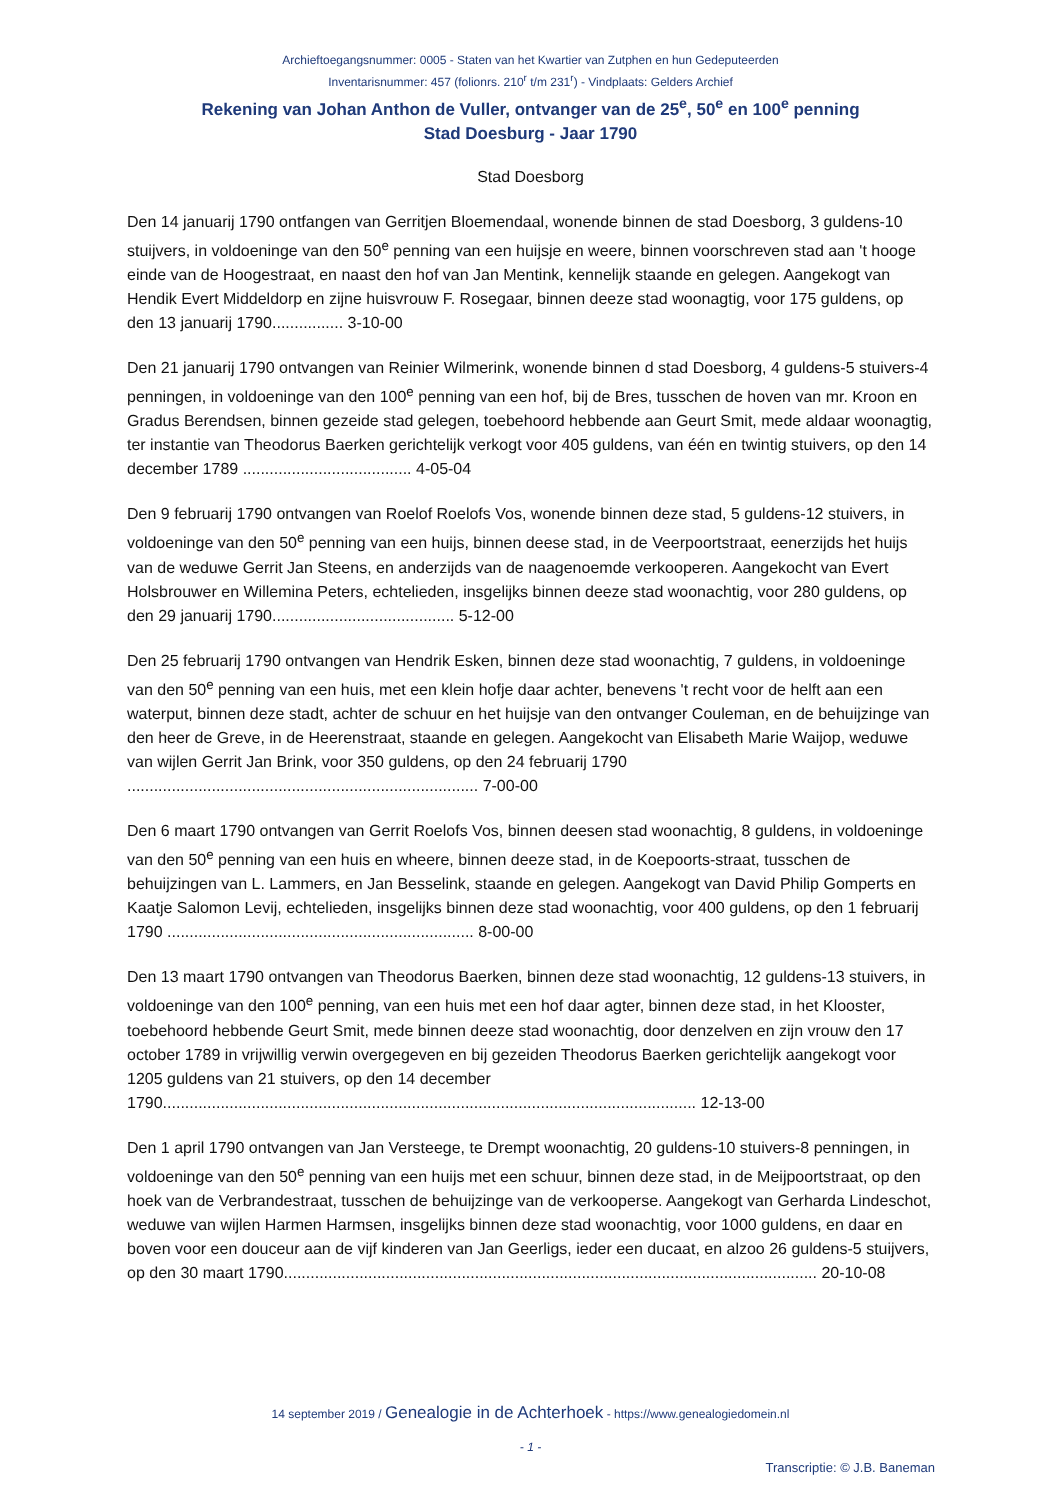Archieftoegangsnummer: 0005 - Staten van het Kwartier van Zutphen en hun Gedeputeerden
Inventarisnummer: 457 (folionrs. 210<sup>r</sup> t/m 231<sup>r</sup>) - Vindplaats: Gelders Archief
Rekening van Johan Anthon de Vuller, ontvanger van de 25<sup>e</sup>, 50<sup>e</sup> en 100<sup>e</sup> penning
Stad Doesburg - Jaar 1790
Stad Doesborg
Den 14 januarij 1790 ontfangen van Gerritjen Bloemendaal, wonende binnen de stad Doesborg, 3 guldens-10 stuijvers, in voldoeninge van den 50<sup>e</sup> penning van een huijsje en weere, binnen voorschreven stad aan 't hooge einde van de Hoogestraat, en naast den hof van Jan Mentink, kennelijk staande en gelegen. Aangekogt van Hendik Evert Middeldorp en zijne huisvrouw F. Rosegaar, binnen deeze stad woonagtig, voor 175 guldens, op den 13 januarij 1790................ 3-10-00
Den 21 januarij 1790 ontvangen van Reinier Wilmerink, wonende binnen d stad Doesborg, 4 guldens-5 stuivers-4 penningen, in voldoeninge van den 100<sup>e</sup> penning van een hof, bij de Bres, tusschen de hoven van mr. Kroon en Gradus Berendsen, binnen gezeide stad gelegen, toebehoord hebbende aan Geurt Smit, mede aldaar woonagtig, ter instantie van Theodorus Baerken gerichtelijk verkogt voor 405 guldens, van één en twintig stuivers, op den 14 december 1789 ...................................... 4-05-04
Den 9 februarij 1790 ontvangen van Roelof Roelofs Vos, wonende binnen deze stad, 5 guldens-12 stuivers, in voldoeninge van den 50<sup>e</sup> penning van een huijs, binnen deese stad, in de Veerpoortstraat, eenerzijds het huijs van de weduwe Gerrit Jan Steens, en anderzijds van de naagenoemde verkooperen. Aangekocht van Evert Holsbrouwer en Willemina Peters, echtelieden, insgelijks binnen deeze stad woonachtig, voor 280 guldens, op den 29 januarij 1790......................................... 5-12-00
Den 25 februarij 1790 ontvangen van Hendrik Esken, binnen deze stad woonachtig, 7 guldens, in voldoeninge van den 50<sup>e</sup> penning van een huis, met een klein hofje daar achter, benevens 't recht voor de helft aan een waterput, binnen deze stadt, achter de schuur en het huijsje van den ontvanger Couleman, en de behuijzinge van den heer de Greve, in de Heerenstraat, staande en gelegen. Aangekocht van Elisabeth Marie Waijop, weduwe van wijlen Gerrit Jan Brink, voor 350 guldens, op den 24 februarij 1790 ............................................................................... 7-00-00
Den 6 maart 1790 ontvangen van Gerrit Roelofs Vos, binnen deesen stad woonachtig, 8 guldens, in voldoeninge van den 50<sup>e</sup> penning van een huis en wheere, binnen deeze stad, in de Koepoorts-straat, tusschen de behuijzingen van L. Lammers, en Jan Besselink, staande en gelegen. Aangekogt van David Philip Gomperts en Kaatje Salomon Levij, echtelieden, insgelijks binnen deze stad woonachtig, voor 400 guldens, op den 1 februarij 1790 ..................................................................... 8-00-00
Den 13 maart 1790 ontvangen van Theodorus Baerken, binnen deze stad woonachtig, 12 guldens-13 stuivers, in voldoeninge van den 100<sup>e</sup> penning, van een huis met een hof daar agter, binnen deze stad, in het Klooster, toebehoord hebbende Geurt Smit, mede binnen deeze stad woonachtig, door denzelven en zijn vrouw den 17 october 1789 in vrijwillig verwin overgegeven en bij gezeiden Theodorus Baerken gerichtelijk aangekogt voor 1205 guldens van 21 stuivers, op den 14 december 1790........................................................................................................................ 12-13-00
Den 1 april 1790 ontvangen van Jan Versteege, te Drempt woonachtig, 20 guldens-10 stuivers-8 penningen, in voldoeninge van den 50<sup>e</sup> penning van een huijs met een schuur, binnen deze stad, in de Meijpoortstraat, op den hoek van de Verbrandestraat, tusschen de behuijzinge van de verkooperse. Aangekogt van Gerharda Lindeschot, weduwe van wijlen Harmen Harmsen, insgelijks binnen deze stad woonachtig, voor 1000 guldens, en daar en boven voor een douceur aan de vijf kinderen van Jan Geerligs, ieder een ducaat, en alzoo 26 guldens-5 stuijvers, op den 30 maart 1790........................................................................................................................ 20-10-08
14 september 2019 / Genealogie in de Achterhoek - https://www.genealogiedomein.nl
- 1 -
Transcriptie: © J.B. Baneman